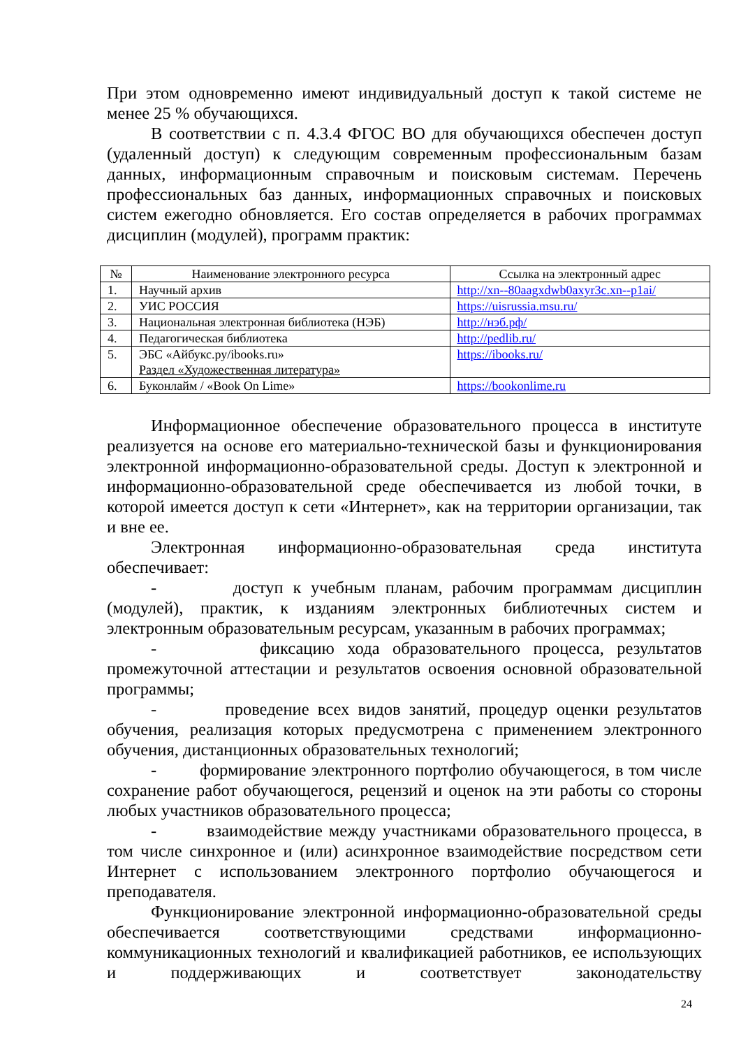При этом одновременно имеют индивидуальный доступ к такой системе не менее 25 % обучающихся.
В соответствии с п. 4.3.4 ФГОС ВО для обучающихся обеспечен доступ (удаленный доступ) к следующим современным профессиональным базам данных, информационным справочным и поисковым системам. Перечень профессиональных баз данных, информационных справочных и поисковых систем ежегодно обновляется. Его состав определяется в рабочих программах дисциплин (модулей), программ практик:
| № | Наименование электронного ресурса | Ссылка на электронный адрес |
| --- | --- | --- |
| 1. | Научный архив | http://xn--80aagxdwb0axyr3c.xn--p1ai/ |
| 2. | УИС РОССИЯ | https://uisrussia.msu.ru/ |
| 3. | Национальная электронная библиотека (НЭБ) | http://нэб.рф/ |
| 4. | Педагогическая библиотека | http://pedlib.ru/ |
| 5. | ЭБС «Айбукс.ру/ibooks.ru» Раздел «Художественная литература» | https://ibooks.ru/ |
| 6. | Буконлайм / «Book On Lime» | https://bookonlime.ru |
Информационное обеспечение образовательного процесса в институте реализуется на основе его материально-технической базы и функционирования электронной информационно-образовательной среды. Доступ к электронной и информационно-образовательной среде обеспечивается из любой точки, в которой имеется доступ к сети «Интернет», как на территории организации, так и вне ее.
Электронная информационно-образовательная среда института обеспечивает:
- доступ к учебным планам, рабочим программам дисциплин (модулей), практик, к изданиям электронных библиотечных систем и электронным образовательным ресурсам, указанным в рабочих программах;
- фиксацию хода образовательного процесса, результатов промежуточной аттестации и результатов освоения основной образовательной программы;
- проведение всех видов занятий, процедур оценки результатов обучения, реализация которых предусмотрена с применением электронного обучения, дистанционных образовательных технологий;
- формирование электронного портфолио обучающегося, в том числе сохранение работ обучающегося, рецензий и оценок на эти работы со стороны любых участников образовательного процесса;
- взаимодействие между участниками образовательного процесса, в том числе синхронное и (или) асинхронное взаимодействие посредством сети Интернет с использованием электронного портфолио обучающегося и преподавателя.
Функционирование электронной информационно-образовательной среды обеспечивается соответствующими средствами информационно-коммуникационных технологий и квалификацией работников, ее использующих и поддерживающих и соответствует законодательству
24